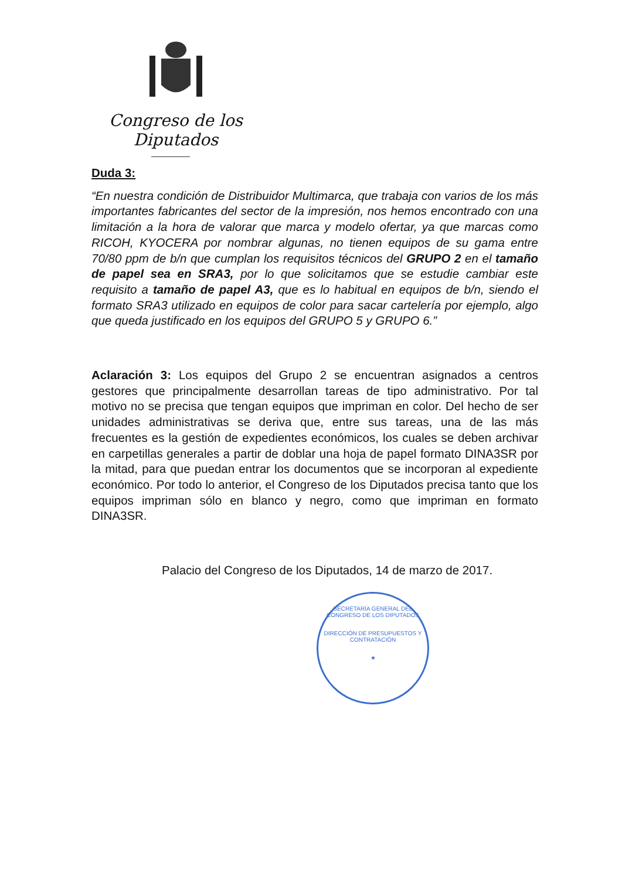Congreso de los Diputados
Duda 3:
“En nuestra condición de Distribuidor Multimarca, que trabaja con varios de los más importantes fabricantes del sector de la impresión, nos hemos encontrado con una limitación a la hora de valorar que marca y modelo ofertar, ya que marcas como RICOH, KYOCERA por nombrar algunas, no tienen equipos de su gama entre 70/80 ppm de b/n que cumplan los requisitos técnicos del GRUPO 2 en el tamaño de papel sea en SRA3, por lo que solicitamos que se estudie cambiar este requisito a tamaño de papel A3, que es lo habitual en equipos de b/n, siendo el formato SRA3 utilizado en equipos de color para sacar cartelería por ejemplo, algo que queda justificado en los equipos del GRUPO 5 y GRUPO 6.”
Aclaración 3: Los equipos del Grupo 2 se encuentran asignados a centros gestores que principalmente desarrollan tareas de tipo administrativo. Por tal motivo no se precisa que tengan equipos que impriman en color. Del hecho de ser unidades administrativas se deriva que, entre sus tareas, una de las más frecuentes es la gestión de expedientes económicos, los cuales se deben archivar en carpetillas generales a partir de doblar una hoja de papel formato DINA3SR por la mitad, para que puedan entrar los documentos que se incorporan al expediente económico. Por todo lo anterior, el Congreso de los Diputados precisa tanto que los equipos impriman sólo en blanco y negro, como que impriman en formato DINA3SR.
Palacio del Congreso de los Diputados, 14 de marzo de 2017.
SECRETARÍA GENERAL DEL CONGRESO DE LOS DIPUTADOS
DIRECCIÓN DE PRESUPUESTOS Y CONTRATACIÓN
★